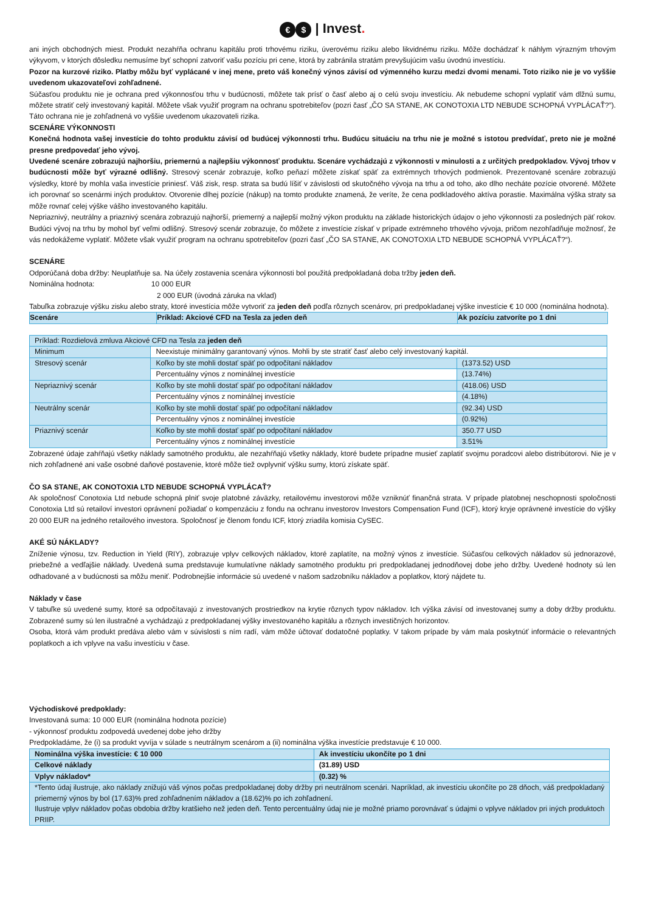€ $ | Invest.
ani iných obchodných miest. Produkt nezahŕňa ochranu kapitálu proti trhovému riziku, úverovému riziku alebo likvidnému riziku. Môže dochádzať k náhlym výrazným trhovým výkyvom, v ktorých dôsledku nemusíme byť schopní zatvoriť vašu pozíciu pri cene, ktorá by zabránila stratám prevyšujúcim vašu úvodnú investíciu.
Pozor na kurzové riziko. Platby môžu byť vyplácané v inej mene, preto váš konečný výnos závisí od výmenného kurzu medzi dvomi menami. Toto riziko nie je vo vyššie uvedenom ukazovateľovi zohľadnené.
Súčasťou produktu nie je ochrana pred výkonnosťou trhu v budúcnosti, môžete tak prísť o časť alebo aj o celú svoju investíciu. Ak nebudeme schopní vyplatiť vám dlžnú sumu, môžete stratiť celý investovaný kapitál. Môžete však využiť program na ochranu spotrebiteľov (pozri časť „ČO SA STANE, AK CONOTOXIA LTD NEBUDE SCHOPNÁ VYPLÁCAŤ?”). Táto ochrana nie je zohľadnená vo vyššie uvedenom ukazovateli rizika.
SCENÁRE VÝKONNOSTI
Konečná hodnota vašej investície do tohto produktu závisí od budúcej výkonnosti trhu. Budúcu situáciu na trhu nie je možné s istotou predvídať, preto nie je možné presne predpovedať jeho vývoj.
Uvedené scenáre zobrazujú najhoršiu, priemernú a najlepšiu výkonnosť produktu. Scenáre vychádzajú z výkonnosti v minulosti a z určitých predpokladov. Vývoj trhov v budúcnosti môže byť výrazné odlišný. Stresový scenár zobrazuje, koľko peňazí môžete získať späť za extrémnych trhových podmienok. Prezentované scenáre zobrazujú výsledky, ktoré by mohla vaša investície priniesť. Váš zisk, resp. strata sa budú líšiť v závislosti od skutočného vývoja na trhu a od toho, ako dlho necháte pozície otvorené. Môžete ich porovnať so scenármi iných produktov. Otvorenie dlhej pozície (nákup) na tomto produkte znamená, že veríte, že cena podkladového aktíva porastie. Maximálna výška straty sa môže rovnať celej výške vášho investovaného kapitálu.
Nepriaznivý, neutrálny a priaznivý scenára zobrazujú najhorší, priemerný a najlepší možný výkon produktu na základe historických údajov o jeho výkonnosti za posledných päť rokov. Budúci vývoj na trhu by mohol byť veľmi odlišný. Stresový scenár zobrazuje, čo môžete z investície získať v prípade extrémneho trhového vývoja, pričom nezohľadňuje možnosť, že vás nedokážeme vyplatiť. Môžete však využiť program na ochranu spotrebiteľov (pozri časť „ČO SA STANE, AK CONOTOXIA LTD NEBUDE SCHOPNÁ VYPLÁCAŤ?“).
SCENÁRE
Odporúčaná doba držby: Neuplatňuje sa. Na účely zostavenia scenára výkonnosti bol použitá predpokladaná doba tržby jeden deň.
Nominálna hodnota: 10 000 EUR
2 000 EUR (úvodná záruka na vklad)
Tabuľka zobrazuje výšku zisku alebo straty, ktoré investícia môže vytvoriť za jeden deň podľa rôznych scenárov, pri predpokladanej výške investície € 10 000 (nominálna hodnota).
| Scenáre | Príklad: Akciové CFD na Tesla za jeden deň | Ak pozíciu zatvoríte po 1 dni |
| --- | --- | --- |
| Príklad: Rozdielová zmluva Akciové CFD na Tesla za jeden deň | | |
| Minimum | Neexistuje minimálny garantovaný výnos. Mohli by ste stratiť časť alebo celý investovaný kapitál. | |
| Stresový scenár | Koľko by ste mohli dostať späť po odpočítaní nákladov | (1373.52) USD |
| | Percentuálny výnos z nominálnej investície | (13.74%) |
| Nepriaznivý scenár | Koľko by ste mohli dostať späť po odpočítaní nákladov | (418.06) USD |
| | Percentuálny výnos z nominálnej investície | (4.18%) |
| Neutrálny scenár | Koľko by ste mohli dostať späť po odpočítaní nákladov | (92.34) USD |
| | Percentuálny výnos z nominálnej investície | (0.92%) |
| Priaznivý scenár | Koľko by ste mohli dostať späť po odpočítaní nákladov | 350.77 USD |
| | Percentuálny výnos z nominálnej investície | 3.51% |
Zobrazené údaje zahŕňajú všetky náklady samotného produktu, ale nezahŕňajú všetky náklady, ktoré budete prípadne musieť zaplatiť svojmu poradcovi alebo distribútorovi. Nie je v nich zohľadnené ani vaše osobné daňové postavenie, ktoré môže tiež ovplyvniť výšku sumy, ktorú získate späť.
ČO SA STANE, AK CONOTOXIA LTD NEBUDE SCHOPNÁ VYPLÁCAŤ?
Ak spoločnosť Conotoxia Ltd nebude schopná plniť svoje platobné záväzky, retailovému investorovi môže vzniknúť finančná strata. V prípade platobnej neschopnosti spoločnosti Conotoxia Ltd sú retailoví investori oprávnení požiadať o kompenzáciu z fondu na ochranu investorov Investors Compensation Fund (ICF), ktorý kryje oprávnené investície do výšky 20 000 EUR na jedného retailového investora. Spoločnosť je členom fondu ICF, ktorý zriadila komisia CySEC.
AKÉ SÚ NÁKLADY?
Zníženie výnosu, tzv. Reduction in Yield (RIY), zobrazuje vplyv celkových nákladov, ktoré zaplatíte, na možný výnos z investície. Súčasťou celkových nákladov sú jednorazové, priebežné a vedľajšie náklady. Uvedená suma predstavuje kumulatívne náklady samotného produktu pri predpokladanej jednodňovej dobe jeho držby. Uvedené hodnoty sú len odhadované a v budúcnosti sa môžu meniť. Podrobnejšie informácie sú uvedené v našom sadzobníku nákladov a poplatkov, ktorý nájdete tu.
Náklady v čase
V tabuľke sú uvedené sumy, ktoré sa odpočítavajú z investovaných prostriedkov na krytie rôznych typov nákladov. Ich výška závisí od investovanej sumy a doby držby produktu. Zobrazené sumy sú len ilustračné a vychádzajú z predpokladanej výšky investovaného kapitálu a rôznych investičných horizontov.
Osoba, ktorá vám produkt predáva alebo vám v súvislosti s ním radí, vám môže účtovať dodatočné poplatky. V takom prípade by vám mala poskytnúť informácie o relevantných poplatkoch a ich vplyve na vašu investíciu v čase.
Východiskové predpoklady:
Investovaná suma: 10 000 EUR (nominálna hodnota pozície)
- výkonnosť produktu zodpovedá uvedenej dobe jeho držby
Predpokladáme, že (i) sa produkt vyvíja v súlade s neutrálnym scenárom a (ii) nominálna výška investície predstavuje € 10 000.
| Nominálna výška investície: € 10 000 | Ak investíciu ukončíte po 1 dni |
| --- | --- |
| Celkové náklady | (31.89) USD |
| Vplyv nákladov* | (0.32) % |
| *Tento údaj ilustruje, ako náklady znižujú váš výnos počas predpokladanej doby držby pri neutrálnom scenári. Napríklad, ak investíciu ukončíte po 28 dňoch, váš predpokladaný priemerný výnos by bol (17.63)% pred zohľadnením nákladov a (18.62)% po ich zohľadnení. Ilustruje vplyv nákladov počas obdobia držby kratšieho než jeden deň. Tento percentuálny údaj nie je možné priamo porovnávať s údajmi o vplyve nákladov pri iných produktoch PRIIP. | |